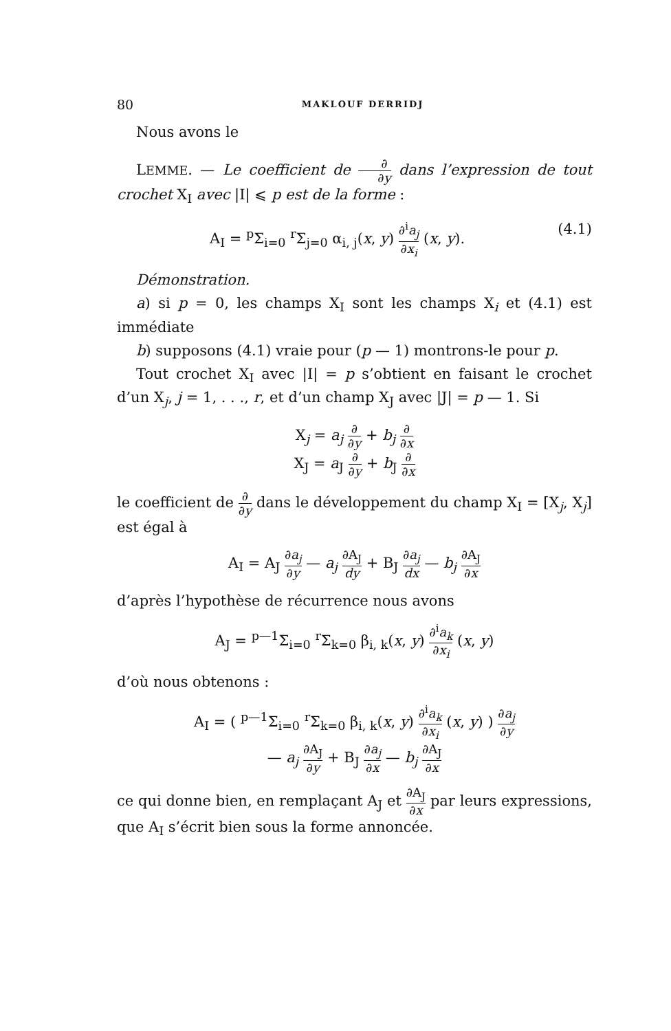80 MAKLOUF DERRIDJ
Nous avons le
LEMME. — Le coefficient de ∂ ∂y dans l’expression de tout crochet X<sub>I</sub> avec |I| ⩽ p est de la forme :
A<sub>I</sub> = <sup>p</sup>Σ<sub>i=0</sub> <sup>r</sup>Σ<sub>j=0</sub> α<sub>i, j</sub>(x, y) ∂<sup>i</sup>a<sub>j</sub> ∂x<sub>i</sub> (x, y). (4.1)
Démonstration.
a) si p = 0, les champs X<sub>I</sub> sont les champs X<sub>i</sub> et (4.1) est immédiate
b) supposons (4.1) vraie pour (p — 1) montrons-le pour p.
Tout crochet X<sub>I</sub> avec |I| = p s’obtient en faisant le crochet d’un X<sub>j</sub>, j = 1, . . ., r, et d’un champ X<sub>J</sub> avec |J| = p — 1. Si
X<sub>j</sub> = a<sub>j</sub> ∂ ∂y + b<sub>j</sub> ∂ ∂x
X<sub>J</sub> = a<sub>J</sub> ∂ ∂y + b<sub>J</sub> ∂ ∂x
le coefficient de ∂ ∂y dans le développement du champ X<sub>I</sub> = [X<sub>j</sub>, X<sub>j</sub>] est égal à
A<sub>I</sub> = A<sub>J</sub> ∂a<sub>j</sub> ∂y — a<sub>j</sub> ∂A<sub>J</sub> dy + B<sub>J</sub> ∂a<sub>j</sub> dx — b<sub>j</sub> ∂A<sub>J</sub> ∂x
d’après l’hypothèse de récurrence nous avons
A<sub>J</sub> = <sup>p—1</sup>Σ<sub>i=0</sub> <sup>r</sup>Σ<sub>k=0</sub> β<sub>i, k</sub>(x, y) ∂<sup>i</sup>a<sub>k</sub> ∂x<sub>i</sub> (x, y)
d’où nous obtenons :
A<sub>I</sub> = ( <sup>p—1</sup>Σ<sub>i=0</sub> <sup>r</sup>Σ<sub>k=0</sub> β<sub>i, k</sub>(x, y) ∂<sup>i</sup>a<sub>k</sub> ∂x<sub>i</sub> (x, y) ) ∂a<sub>j</sub> ∂y
— a<sub>j</sub> ∂A<sub>J</sub> ∂y + B<sub>J</sub> ∂a<sub>j</sub> ∂x — b<sub>j</sub> ∂A<sub>J</sub> ∂x
ce qui donne bien, en remplaçant A<sub>J</sub> et ∂A<sub>J</sub> ∂x par leurs expressions, que A<sub>I</sub> s’écrit bien sous la forme annoncée.